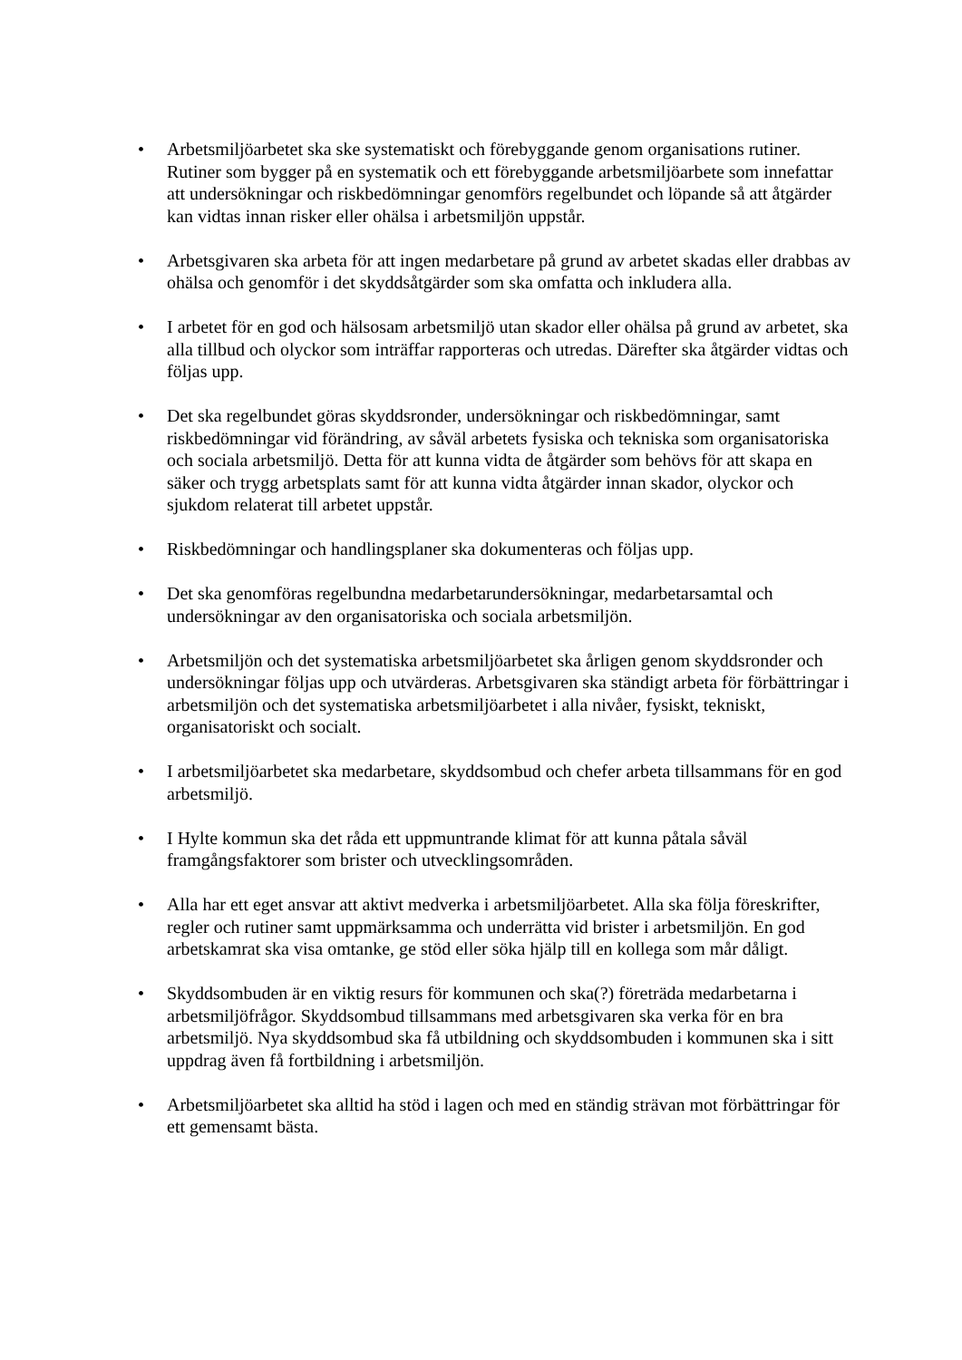• Arbetsmiljöarbetet ska ske systematiskt och förebyggande genom organisations rutiner. Rutiner som bygger på en systematik och ett förebyggande arbetsmiljöarbete som innefattar att undersökningar och riskbedömningar genomförs regelbundet och löpande så att åtgärder kan vidtas innan risker eller ohälsa i arbetsmiljön uppstår.
• Arbetsgivaren ska arbeta för att ingen medarbetare på grund av arbetet skadas eller drabbas av ohälsa och genomför i det skyddsåtgärder som ska omfatta och inkludera alla.
• I arbetet för en god och hälsosam arbetsmiljö utan skador eller ohälsa på grund av arbetet, ska alla tillbud och olyckor som inträffar rapporteras och utredas. Därefter ska åtgärder vidtas och följas upp.
• Det ska regelbundet göras skyddsronder, undersökningar och riskbedömningar, samt riskbedömningar vid förändring, av såväl arbetets fysiska och tekniska som organisatoriska och sociala arbetsmiljö. Detta för att kunna vidta de åtgärder som behövs för att skapa en säker och trygg arbetsplats samt för att kunna vidta åtgärder innan skador, olyckor och sjukdom relaterat till arbetet uppstår.
• Riskbedömningar och handlingsplaner ska dokumenteras och följas upp.
• Det ska genomföras regelbundna medarbetarundersökningar, medarbetarsamtal och undersökningar av den organisatoriska och sociala arbetsmiljön.
• Arbetsmiljön och det systematiska arbetsmiljöarbetet ska årligen genom skyddsronder och undersökningar följas upp och utvärderas. Arbetsgivaren ska ständigt arbeta för förbättringar i arbetsmiljön och det systematiska arbetsmiljöarbetet i alla nivåer, fysiskt, tekniskt, organisatoriskt och socialt.
• I arbetsmiljöarbetet ska medarbetare, skyddsombud och chefer arbeta tillsammans för en god arbetsmiljö.
• I Hylte kommun ska det råda ett uppmuntrande klimat för att kunna påtala såväl framgångsfaktorer som brister och utvecklingsområden.
• Alla har ett eget ansvar att aktivt medverka i arbetsmiljöarbetet. Alla ska följa föreskrifter, regler och rutiner samt uppmärksamma och underrätta vid brister i arbetsmiljön. En god arbetskamrat ska visa omtanke, ge stöd eller söka hjälp till en kollega som mår dåligt.
• Skyddsombuden är en viktig resurs för kommunen och ska(?) företräda medarbetarna i arbetsmiljöfrågor. Skyddsombud tillsammans med arbetsgivaren ska verka för en bra arbetsmiljö. Nya skyddsombud ska få utbildning och skyddsombuden i kommunen ska i sitt uppdrag även få fortbildning i arbetsmiljön.
• Arbetsmiljöarbetet ska alltid ha stöd i lagen och med en ständig strävan mot förbättringar för ett gemensamt bästa.